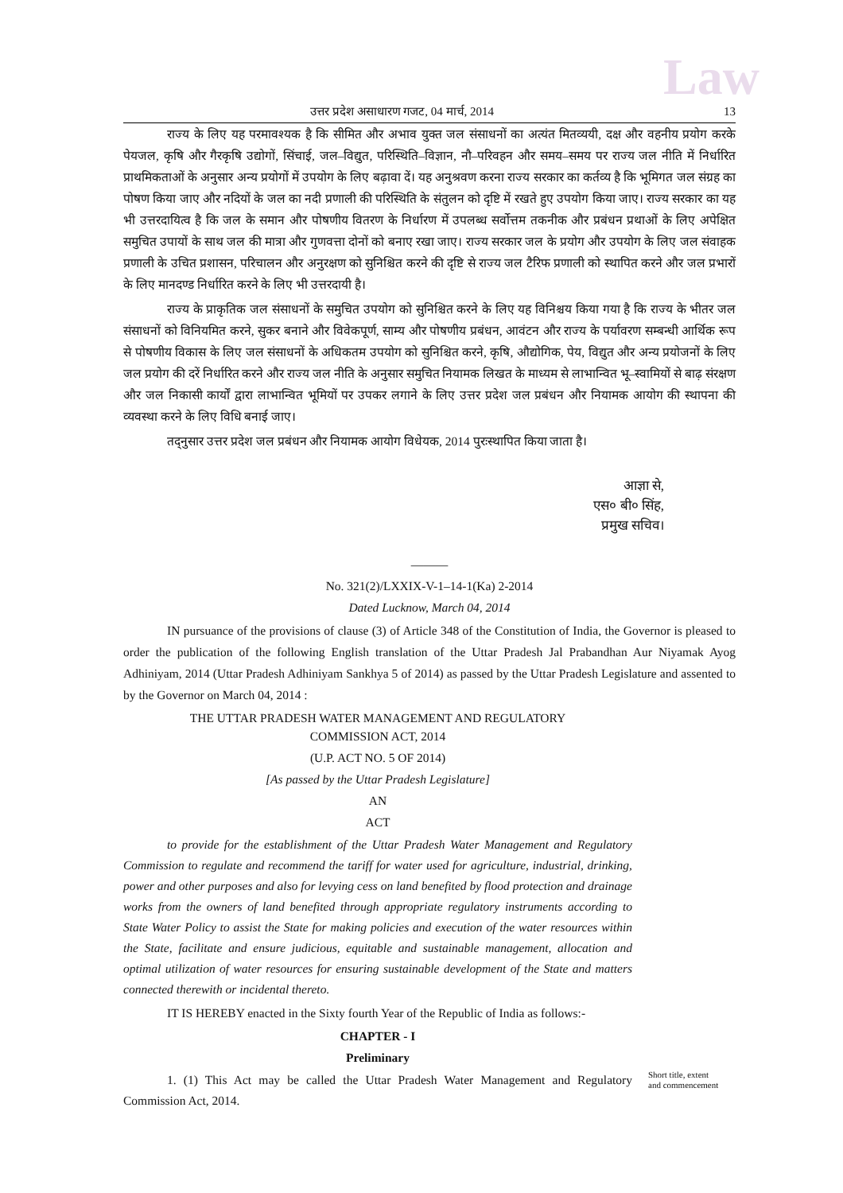Law
उत्तर प्रदेश असाधारण गजट, 04 मार्च, 2014 13
राज्य के लिए यह परमावश्यक है कि सीमित और अभाव युक्त जल संसाधनों का अत्यंत मितव्ययी, दक्ष और वहनीय प्रयोग करके पेयजल, कृषि और गैरकृषि उद्योगों, सिंचाई, जल–विद्युत, परिस्थिति–विज्ञान, नौ–परिवहन और समय–समय पर राज्य जल नीति में निर्धारित प्राथमिकताओं के अनुसार अन्य प्रयोगों में उपयोग के लिए बढ़ावा दें। यह अनुश्रवण करना राज्य सरकार का कर्तव्य है कि भूमिगत जल संग्रह का पोषण किया जाए और नदियों के जल का नदी प्रणाली की परिस्थिति के संतुलन को दृष्टि में रखते हुए उपयोग किया जाए। राज्य सरकार का यह भी उत्तरदायित्व है कि जल के समान और पोषणीय वितरण के निर्धारण में उपलब्ध सर्वोत्तम तकनीक और प्रबंधन प्रथाओं के लिए अपेक्षित समुचित उपायों के साथ जल की मात्रा और गुणवत्ता दोनों को बनाए रखा जाए। राज्य सरकार जल के प्रयोग और उपयोग के लिए जल संवाहक प्रणाली के उचित प्रशासन, परिचालन और अनुरक्षण को सुनिश्चित करने की दृष्टि से राज्य जल टैरिफ प्रणाली को स्थापित करने और जल प्रभारों के लिए मानदण्ड निर्धारित करने के लिए भी उत्तरदायी है।
राज्य के प्राकृतिक जल संसाधनों के समुचित उपयोग को सुनिश्चित करने के लिए यह विनिश्चय किया गया है कि राज्य के भीतर जल संसाधनों को विनियमित करने, सुकर बनाने और विवेकपूर्ण, साम्य और पोषणीय प्रबंधन, आवंटन और राज्य के पर्यावरण सम्बन्धी आर्थिक रूप से पोषणीय विकास के लिए जल संसाधनों के अधिकतम उपयोग को सुनिश्चित करने, कृषि, औद्योगिक, पेय, विद्युत और अन्य प्रयोजनों के लिए जल प्रयोग की दरें निर्धारित करने और राज्य जल नीति के अनुसार समुचित नियामक लिखत के माध्यम से लाभान्वित भू–स्वामियों से बाढ़ संरक्षण और जल निकासी कार्यों द्वारा लाभान्वित भूमियों पर उपकर लगाने के लिए उत्तर प्रदेश जल प्रबंधन और नियामक आयोग की स्थापना की व्यवस्था करने के लिए विधि बनाई जाए।
तद्नुसार उत्तर प्रदेश जल प्रबंधन और नियामक आयोग विधेयक, 2014 पुरःस्थापित किया जाता है।
आज्ञा से,
एस० बी० सिंह,
प्रमुख सचिव।
———
No. 321(2)/LXXIX-V-1–14-1(Ka) 2-2014
Dated Lucknow, March 04, 2014
IN pursuance of the provisions of clause (3) of Article 348 of the Constitution of India, the Governor is pleased to order the publication of the following English translation of the Uttar Pradesh Jal Prabandhan Aur Niyamak Ayog Adhiniyam, 2014 (Uttar Pradesh Adhiniyam Sankhya 5 of 2014) as passed by the Uttar Pradesh Legislature and assented to by the Governor on March 04, 2014 :
THE UTTAR PRADESH WATER MANAGEMENT AND REGULATORY
COMMISSION ACT, 2014
(U.P. ACT NO. 5 OF 2014)
[As passed by the Uttar Pradesh Legislature]
AN
ACT
to provide for the establishment of the Uttar Pradesh Water Management and Regulatory Commission to regulate and recommend the tariff for water used for agriculture, industrial, drinking, power and other purposes and also for levying cess on land benefited by flood protection and drainage works from the owners of land benefited through appropriate regulatory instruments according to State Water Policy to assist the State for making policies and execution of the water resources within the State, facilitate and ensure judicious, equitable and sustainable management, allocation and optimal utilization of water resources for ensuring sustainable development of the State and matters connected therewith or incidental thereto.
IT IS HEREBY enacted in the Sixty fourth Year of the Republic of India as follows:-
CHAPTER - I
Preliminary
1. (1) This Act may be called the Uttar Pradesh Water Management and Regulatory Commission Act, 2014.
Short title, extent and commencement